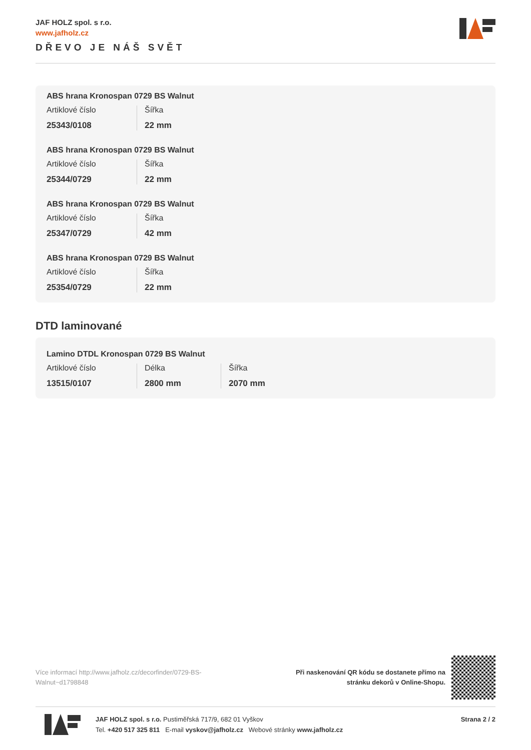JAF HOLZ spol. s r.o.
www.jafholz.cz
DŘEVO JE NÁŠ SVĚT
ABS hrana Kronospan 0729 BS Walnut
Artiklové číslo
25343/0108
Šířka
22 mm
ABS hrana Kronospan 0729 BS Walnut
Artiklové číslo
25344/0729
Šířka
22 mm
ABS hrana Kronospan 0729 BS Walnut
Artiklové číslo
25347/0729
Šířka
42 mm
ABS hrana Kronospan 0729 BS Walnut
Artiklové číslo
25354/0729
Šířka
22 mm
DTD laminované
Lamino DTDL Kronospan 0729 BS Walnut
Artiklové číslo
13515/0107
Délka
2800 mm
Šířka
2070 mm
Více informací http://www.jafholz.cz/decorfinder/0729-BS-Walnut~d1798848
Při naskenování QR kódu se dostanete přímo na
stránku dekorů v Online-Shopu.
JAF HOLZ spol. s r.o. Pustiměřská 717/9, 682 01 Vyškov
Tel. +420 517 325 811 E-mail vyskov@jafholz.cz Webové stránky www.jafholz.cz
Strana 2 / 2